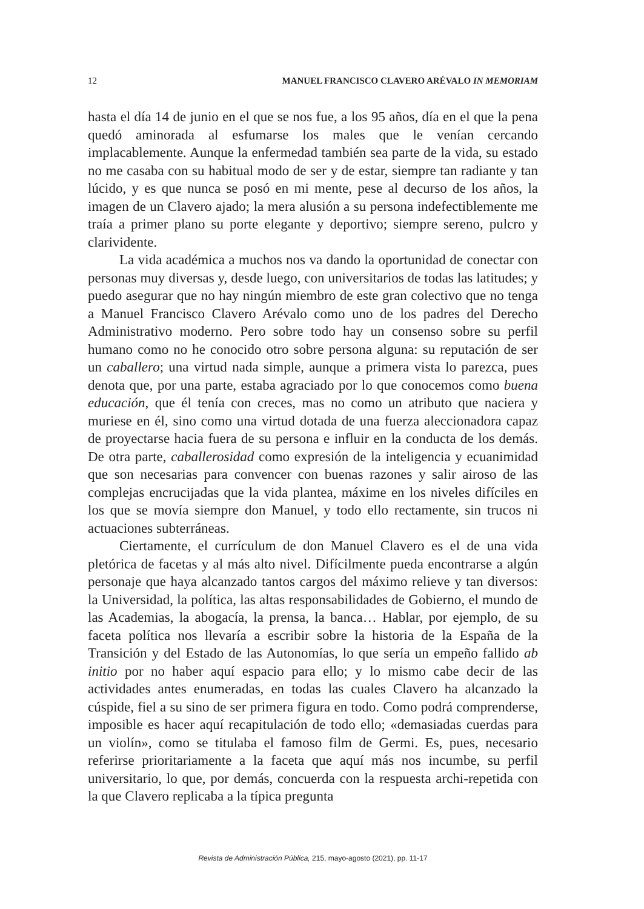12 MANUEL FRANCISCO CLAVERO ARÉVALO IN MEMORIAM
hasta el día 14 de junio en el que se nos fue, a los 95 años, día en el que la pena quedó aminorada al esfumarse los males que le venían cercando implacablemente. Aunque la enfermedad también sea parte de la vida, su estado no me casaba con su habitual modo de ser y de estar, siempre tan radiante y tan lúcido, y es que nunca se posó en mi mente, pese al decurso de los años, la imagen de un Clavero ajado; la mera alusión a su persona indefectiblemente me traía a primer plano su porte elegante y deportivo; siempre sereno, pulcro y clarividente.
La vida académica a muchos nos va dando la oportunidad de conectar con personas muy diversas y, desde luego, con universitarios de todas las latitudes; y puedo asegurar que no hay ningún miembro de este gran colectivo que no tenga a Manuel Francisco Clavero Arévalo como uno de los padres del Derecho Administrativo moderno. Pero sobre todo hay un consenso sobre su perfil humano como no he conocido otro sobre persona alguna: su reputación de ser un caballero; una virtud nada simple, aunque a primera vista lo parezca, pues denota que, por una parte, estaba agraciado por lo que conocemos como buena educación, que él tenía con creces, mas no como un atributo que naciera y muriese en él, sino como una virtud dotada de una fuerza aleccionadora capaz de proyectarse hacia fuera de su persona e influir en la conducta de los demás. De otra parte, caballerosidad como expresión de la inteligencia y ecuanimidad que son necesarias para convencer con buenas razones y salir airoso de las complejas encrucijadas que la vida plantea, máxime en los niveles difíciles en los que se movía siempre don Manuel, y todo ello rectamente, sin trucos ni actuaciones subterráneas.
Ciertamente, el currículum de don Manuel Clavero es el de una vida pletórica de facetas y al más alto nivel. Difícilmente pueda encontrarse a algún personaje que haya alcanzado tantos cargos del máximo relieve y tan diversos: la Universidad, la política, las altas responsabilidades de Gobierno, el mundo de las Academias, la abogacía, la prensa, la banca… Hablar, por ejemplo, de su faceta política nos llevaría a escribir sobre la historia de la España de la Transición y del Estado de las Autonomías, lo que sería un empeño fallido ab initio por no haber aquí espacio para ello; y lo mismo cabe decir de las actividades antes enumeradas, en todas las cuales Clavero ha alcanzado la cúspide, fiel a su sino de ser primera figura en todo. Como podrá comprenderse, imposible es hacer aquí recapitulación de todo ello; «demasiadas cuerdas para un violín», como se titulaba el famoso film de Germi. Es, pues, necesario referirse prioritariamente a la faceta que aquí más nos incumbe, su perfil universitario, lo que, por demás, concuerda con la respuesta archi-repetida con la que Clavero replicaba a la típica pregunta
Revista de Administración Pública, 215, mayo-agosto (2021), pp. 11-17